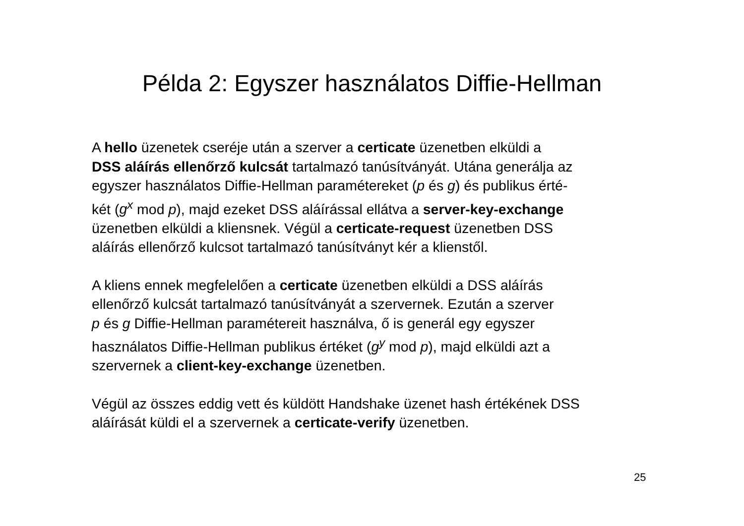Példa 2: Egyszer használatos Diffie-Hellman
A hello üzenetek cseréje után a szerver a certicate üzenetben elküldi a
DSS aláírás ellenőrző kulcsát tartalmazó tanúsítványát. Utána generálja az
egyszer használatos Diffie-Hellman paramétereket (p és g) és publikus érté-
két (g<sup>x</sup> mod p), majd ezeket DSS aláírással ellátva a server-key-exchange
üzenetben elküldi a kliensnek. Végül a certicate-request üzenetben DSS
aláírás ellenőrző kulcsot tartalmazó tanúsítványt kér a klienstől.
A kliens ennek megfelelően a certicate üzenetben elküldi a DSS aláírás
ellenőrző kulcsát tartalmazó tanúsítványát a szervernek. Ezután a szerver
p és g Diffie-Hellman paramétereit használva, ő is generál egy egyszer
használatos Diffie-Hellman publikus értéket (g<sup>y</sup> mod p), majd elküldi azt a
szervernek a client-key-exchange üzenetben.
Végül az összes eddig vett és küldött Handshake üzenet hash értékének DSS
aláírását küldi el a szervernek a certicate-verify üzenetben.
25